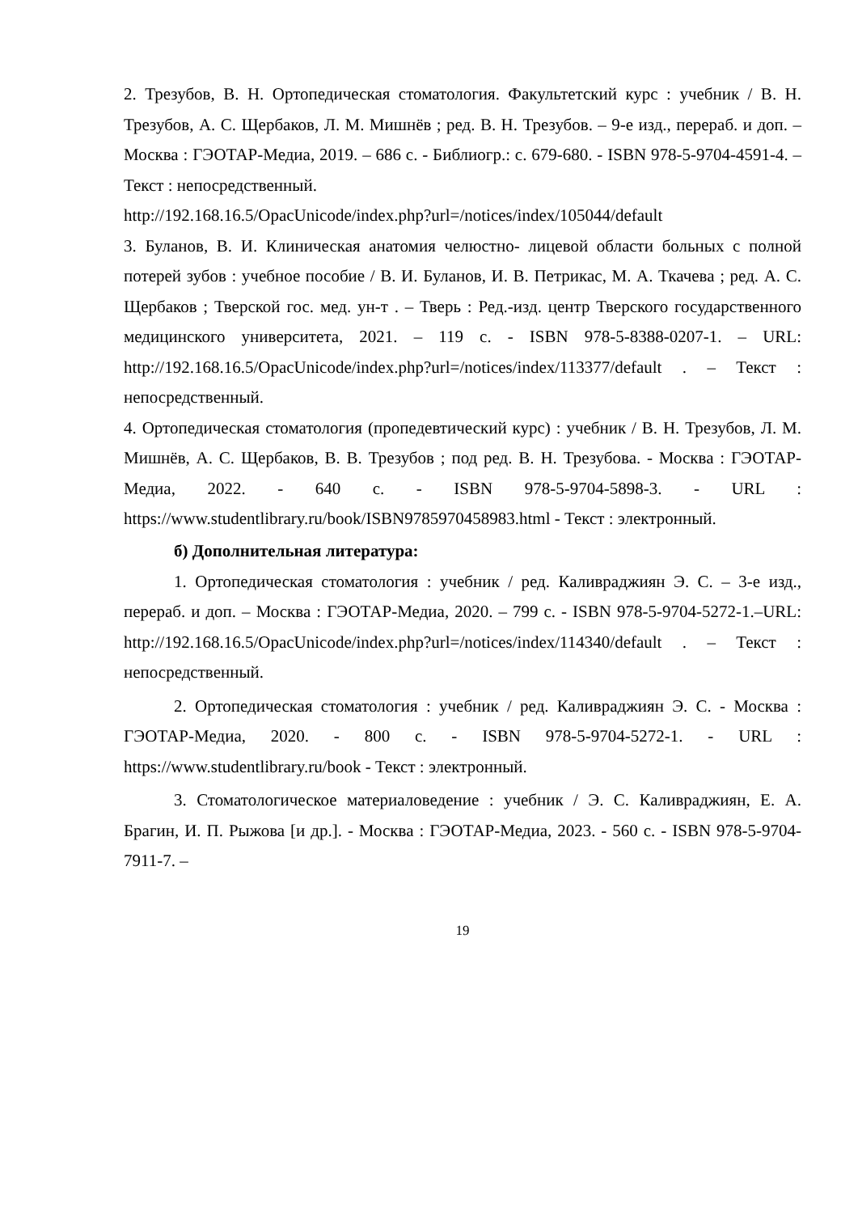2. Трезубов, В. Н. Ортопедическая стоматология. Факультетский курс : учебник / В. Н. Трезубов, А. С. Щербаков, Л. М. Мишнёв ; ред. В. Н. Трезубов. – 9-е изд., перераб. и доп. – Москва : ГЭОТАР-Медиа, 2019. – 686 с. - Библиогр.: с. 679-680. - ISBN 978-5-9704-4591-4. – Текст : непосредственный.
http://192.168.16.5/OpacUnicode/index.php?url=/notices/index/105044/default
3. Буланов, В. И. Клиническая анатомия челюстно- лицевой области больных с полной потерей зубов : учебное пособие / В. И. Буланов, И. В. Петрикас, М. А. Ткачева ; ред. А. С. Щербаков ; Тверской гос. мед. ун-т . – Тверь : Ред.-изд. центр Тверского государственного медицинского университета, 2021. – 119 с. - ISBN 978-5-8388-0207-1. – URL: http://192.168.16.5/OpacUnicode/index.php?url=/notices/index/113377/default . – Текст : непосредственный.
4. Ортопедическая стоматология (пропедевтический курс) : учебник / В. Н. Трезубов, Л. М. Мишнёв, А. С. Щербаков, В. В. Трезубов ; под ред. В. Н. Трезубова. - Москва : ГЭОТАР-Медиа, 2022. - 640 с. - ISBN 978-5-9704-5898-3. - URL : https://www.studentlibrary.ru/book/ISBN9785970458983.html - Текст : электронный.
б) Дополнительная литература:
1. Ортопедическая стоматология : учебник / ред. Каливраджиян Э. С. – 3-е изд., перераб. и доп. – Москва : ГЭОТАР-Медиа, 2020. – 799 с. - ISBN 978-5-9704-5272-1.–URL: http://192.168.16.5/OpacUnicode/index.php?url=/notices/index/114340/default . – Текст : непосредственный.
2. Ортопедическая стоматология : учебник / ред. Каливраджиян Э. С. - Москва : ГЭОТАР-Медиа, 2020. - 800 с. - ISBN 978-5-9704-5272-1. - URL : https://www.studentlibrary.ru/book - Текст : электронный.
3. Стоматологическое материаловедение : учебник / Э. С. Каливраджиян, Е. А. Брагин, И. П. Рыжова [и др.]. - Москва : ГЭОТАР-Медиа, 2023. - 560 с. - ISBN 978-5-9704-7911-7. –
19